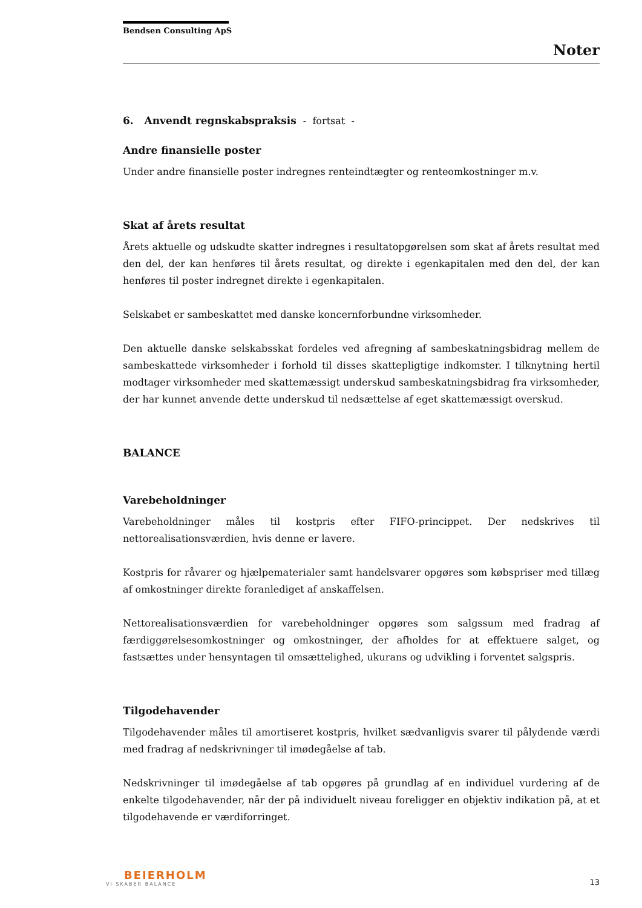Bendsen Consulting ApS
Noter
6. Anvendt regnskabspraksis - fortsat -
Andre finansielle poster
Under andre finansielle poster indregnes renteindtægter og renteomkostninger m.v.
Skat af årets resultat
Årets aktuelle og udskudte skatter indregnes i resultatopgørelsen som skat af årets resultat med den del, der kan henføres til årets resultat, og direkte i egenkapitalen med den del, der kan henføres til poster indregnet direkte i egenkapitalen.
Selskabet er sambeskattet med danske koncernforbundne virksomheder.
Den aktuelle danske selskabsskat fordeles ved afregning af sambeskatningsbidrag mellem de sambeskattede virksomheder i forhold til disses skattepligtige indkomster. I tilknytning hertil modtager virksomheder med skattemæssigt underskud sambeskatningsbidrag fra virksomheder, der har kunnet anvende dette underskud til nedsættelse af eget skattemæssigt overskud.
BALANCE
Varebeholdninger
Varebeholdninger måles til kostpris efter FIFO-princippet. Der nedskrives til nettorealisationsværdien, hvis denne er lavere.
Kostpris for råvarer og hjælpematerialer samt handelsvarer opgøres som købspriser med tillæg af omkostninger direkte foranlediget af anskaffelsen.
Nettorealisationsværdien for varebeholdninger opgøres som salgssum med fradrag af færdiggørelsesomkostninger og omkostninger, der afholdes for at effektuere salget, og fastsættes under hensyntagen til omsættelighed, ukurans og udvikling i forventet salgspris.
Tilgodehavender
Tilgodehavender måles til amortiseret kostpris, hvilket sædvanligvis svarer til pålydende værdi med fradrag af nedskrivninger til imødegåelse af tab.
Nedskrivninger til imødegåelse af tab opgøres på grundlag af en individuel vurdering af de enkelte tilgodehavender, når der på individuelt niveau foreligger en objektiv indikation på, at et tilgodehavende er værdiforringet.
BEIERHOLM
VI SKABER BALANCE
13